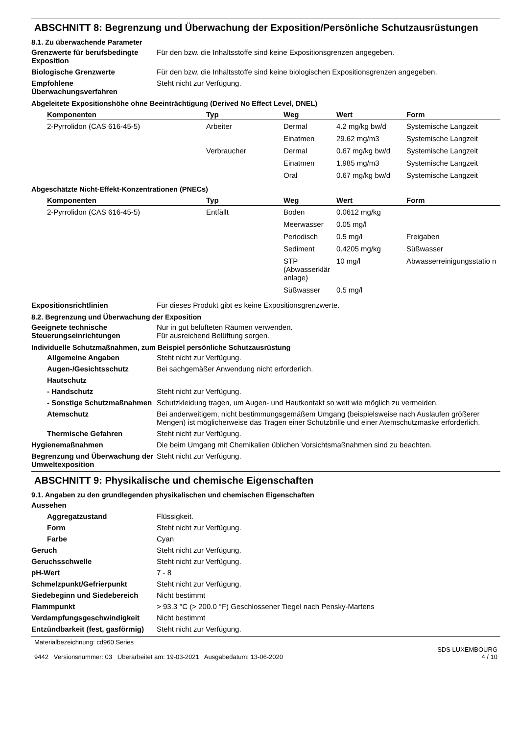ABSCHNITT 8: Begrenzung und Überwachung der Exposition/Persönliche Schutzausrüstungen
8.1. Zu überwachende Parameter
Grenzwerte für berufsbedingte Exposition
Für den bzw. die Inhaltsstoffe sind keine Expositionsgrenzen angegeben.
Biologische Grenzwerte Für den bzw. die Inhaltsstoffe sind keine biologischen Expositionsgrenzen angegeben.
Empfohlene Überwachungsverfahren
Steht nicht zur Verfügung.
Abgeleitete Expositionshöhe ohne Beeinträchtigung (Derived No Effect Level, DNEL)
| Komponenten | Typ | Weg | Wert | Form |
| --- | --- | --- | --- | --- |
| 2-Pyrrolidon (CAS 616-45-5) | Arbeiter | Dermal | 4.2 mg/kg bw/d | Systemische Langzeit |
| | | Einatmen | 29.62 mg/m3 | Systemische Langzeit |
| | Verbraucher | Dermal | 0.67 mg/kg bw/d | Systemische Langzeit |
| | | Einatmen | 1.985 mg/m3 | Systemische Langzeit |
| | | Oral | 0.67 mg/kg bw/d | Systemische Langzeit |
Abgeschätzte Nicht-Effekt-Konzentrationen (PNECs)
| Komponenten | Typ | Weg | Wert | Form |
| --- | --- | --- | --- | --- |
| 2-Pyrrolidon (CAS 616-45-5) | Entfällt | Boden | 0.0612 mg/kg | |
| | | Meerwasser | 0.05 mg/l | |
| | | Periodisch | 0.5 mg/l | Freigaben |
| | | Sediment | 0.4205 mg/kg | Süßwasser |
| | | STP (Abwasserklär anlage) | 10 mg/l | Abwasserreinigungsstatio n |
| | | Süßwasser | 0.5 mg/l | |
Expositionsrichtlinien Für dieses Produkt gibt es keine Expositionsgrenzwerte.
8.2. Begrenzung und Überwachung der Exposition
Geeignete technische Steuerungseinrichtungen
Nur in gut belüfteten Räumen verwenden.
Für ausreichend Belüftung sorgen.
Individuelle Schutzmaßnahmen, zum Beispiel persönliche Schutzausrüstung
Allgemeine Angaben Steht nicht zur Verfügung.
Augen-/Gesichtsschutz Bei sachgemäßer Anwendung nicht erforderlich.
Hautschutz
- Handschutz Steht nicht zur Verfügung.
- Sonstige Schutzmaßnahmen
Schutzkleidung tragen, um Augen- und Hautkontakt so weit wie möglich zu vermeiden.
Atemschutz Bei anderweitigem, nicht bestimmungsgemäßem Umgang (beispielsweise nach Auslaufen größerer Mengen) ist möglicherweise das Tragen einer Schutzbrille und einer Atemschutzmaske erforderlich.
Thermische Gefahren Steht nicht zur Verfügung.
Hygienemaßnahmen Die beim Umgang mit Chemikalien üblichen Vorsichtsmaßnahmen sind zu beachten.
Begrenzung und Überwachung der Umweltexposition
Steht nicht zur Verfügung.
ABSCHNITT 9: Physikalische und chemische Eigenschaften
9.1. Angaben zu den grundlegenden physikalischen und chemischen Eigenschaften
Aussehen
Aggregatzustand Flüssigkeit.
Form Steht nicht zur Verfügung.
Farbe Cyan
Geruch Steht nicht zur Verfügung.
Geruchsschwelle Steht nicht zur Verfügung.
pH-Wert 7 - 8
Schmelzpunkt/Gefrierpunkt Steht nicht zur Verfügung.
Siedebeginn und Siedebereich Nicht bestimmt
Flammpunkt > 93.3 °C (> 200.0 °F) Geschlossener Tiegel nach Pensky-Martens
Verdampfungsgeschwindigkeit Nicht bestimmt
Entzündbarkeit (fest, gasförmig)
Steht nicht zur Verfügung.
Materialbezeichnung: cd960 Series
9442 Versionsnummer: 03 Überarbeitet am: 19-03-2021 Ausgabedatum: 13-06-2020
SDS LUXEMBOURG
4 / 10